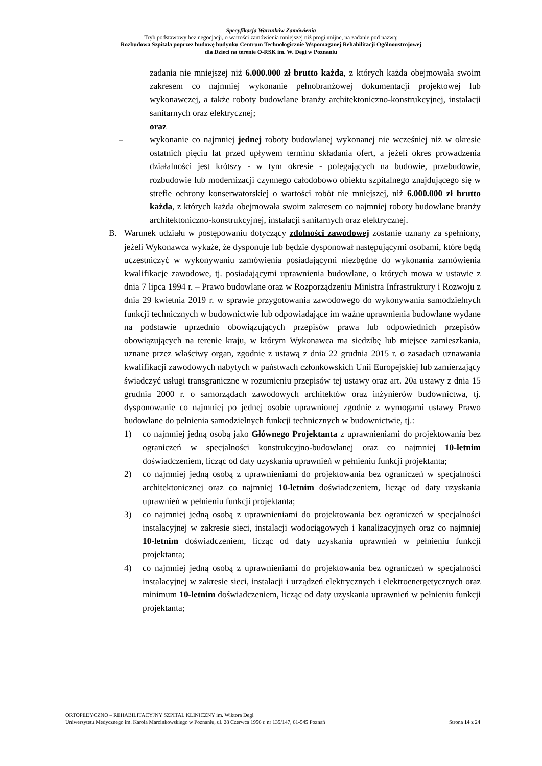Specyfikacja Warunków Zamówienia
Tryb podstawowy bez negocjacji, o wartości zamówienia mniejszej niż progi unijne, na zadanie pod nazwą:
Rozbudowa Szpitala poprzez budowę budynku Centrum Technologicznie Wspomaganej Rehabilitacji Ogólnoustrojowej
dla Dzieci na terenie O-RSK im. W. Degi w Poznaniu
zadania nie mniejszej niż 6.000.000 zł brutto każda, z których każda obejmowała swoim zakresem co najmniej wykonanie pełnobranżowej dokumentacji projektowej lub wykonawczej, a także roboty budowlane branży architektoniczno-konstrukcyjnej, instalacji sanitarnych oraz elektrycznej;
oraz
– wykonanie co najmniej jednej roboty budowlanej wykonanej nie wcześniej niż w okresie ostatnich pięciu lat przed upływem terminu składania ofert, a jeżeli okres prowadzenia działalności jest krótszy - w tym okresie - polegających na budowie, przebudowie, rozbudowie lub modernizacji czynnego całodobowo obiektu szpitalnego znajdującego się w strefie ochrony konserwatorskiej o wartości robót nie mniejszej, niż 6.000.000 zł brutto każda, z których każda obejmowała swoim zakresem co najmniej roboty budowlane branży architektoniczno-konstrukcyjnej, instalacji sanitarnych oraz elektrycznej.
B. Warunek udziału w postępowaniu dotyczący zdolności zawodowej zostanie uznany za spełniony, jeżeli Wykonawca wykaże, że dysponuje lub będzie dysponował następującymi osobami, które będą uczestniczyć w wykonywaniu zamówienia posiadającymi niezbędne do wykonania zamówienia kwalifikacje zawodowe, tj. posiadającymi uprawnienia budowlane, o których mowa w ustawie z dnia 7 lipca 1994 r. – Prawo budowlane oraz w Rozporządzeniu Ministra Infrastruktury i Rozwoju z dnia 29 kwietnia 2019 r. w sprawie przygotowania zawodowego do wykonywania samodzielnych funkcji technicznych w budownictwie lub odpowiadające im ważne uprawnienia budowlane wydane na podstawie uprzednio obowiązujących przepisów prawa lub odpowiednich przepisów obowiązujących na terenie kraju, w którym Wykonawca ma siedzibę lub miejsce zamieszkania, uznane przez właściwy organ, zgodnie z ustawą z dnia 22 grudnia 2015 r. o zasadach uznawania kwalifikacji zawodowych nabytych w państwach członkowskich Unii Europejskiej lub zamierzający świadczyć usługi transgraniczne w rozumieniu przepisów tej ustawy oraz art. 20a ustawy z dnia 15 grudnia 2000 r. o samorządach zawodowych architektów oraz inżynierów budownictwa, tj. dysponowanie co najmniej po jednej osobie uprawnionej zgodnie z wymogami ustawy Prawo budowlane do pełnienia samodzielnych funkcji technicznych w budownictwie, tj.:
1) co najmniej jedną osobą jako Głównego Projektanta z uprawnieniami do projektowania bez ograniczeń w specjalności konstrukcyjno-budowlanej oraz co najmniej 10-letnim doświadczeniem, licząc od daty uzyskania uprawnień w pełnieniu funkcji projektanta;
2) co najmniej jedną osobą z uprawnieniami do projektowania bez ograniczeń w specjalności architektonicznej oraz co najmniej 10-letnim doświadczeniem, licząc od daty uzyskania uprawnień w pełnieniu funkcji projektanta;
3) co najmniej jedną osobą z uprawnieniami do projektowania bez ograniczeń w specjalności instalacyjnej w zakresie sieci, instalacji wodociągowych i kanalizacyjnych oraz co najmniej 10-letnim doświadczeniem, licząc od daty uzyskania uprawnień w pełnieniu funkcji projektanta;
4) co najmniej jedną osobą z uprawnieniami do projektowania bez ograniczeń w specjalności instalacyjnej w zakresie sieci, instalacji i urządzeń elektrycznych i elektroenergetycznych oraz minimum 10-letnim doświadczeniem, licząc od daty uzyskania uprawnień w pełnieniu funkcji projektanta;
ORTOPEDYCZNO – REHABILITACYJNY SZPITAL KLINICZNY im. Wiktora Degi
Uniwersytetu Medycznego im. Karola Marcinkowskiego w Poznaniu, ul. 28 Czerwca 1956 r. nr 135/147, 61-545 Poznań Strona 14 z 24